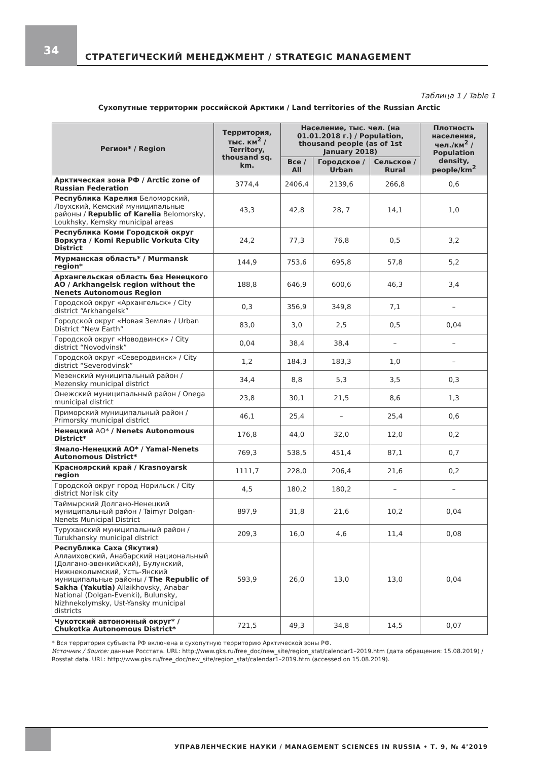34
СТРАТЕГИЧЕСКИЙ МЕНЕДЖМЕНТ / STRATEGIC MANAGEMENT
Таблица 1 / Table 1
Сухопутные территории российской Арктики / Land territories of the Russian Arctic
| Регион* / Region | Территория, тыс. км<sup>2</sup> / Territory, thousand sq. km. | Население, тыс. чел. (на 01.01.2018 г.) / Population, thousand people (as of 1st January 2018) | | | Плотность населения, чел./км<sup>2</sup> / Population density, people/km<sup>2</sup> |
| --- | --- | --- | --- | --- | --- |
| | | Все / All | Городское / Urban | Сельское / Rural | |
| Арктическая зона РФ / Arctic zone of Russian Federation | 3774,4 | 2406,4 | 2139,6 | 266,8 | 0,6 |
| Республика Карелия Беломорский, Лоухский, Кемский муниципальные районы / Republic of Karelia Belomorsky, Loukhsky, Kemsky municipal areas | 43,3 | 42,8 | 28, 7 | 14,1 | 1,0 |
| Республика Коми Городской округ Воркута / Komi Republic Vorkuta City District | 24,2 | 77,3 | 76,8 | 0,5 | 3,2 |
| Мурманская область* / Murmansk region* | 144,9 | 753,6 | 695,8 | 57,8 | 5,2 |
| Архангельская область без Ненецкого АО / Arkhangelsk region without the Nenets Autonomous Region | 188,8 | 646,9 | 600,6 | 46,3 | 3,4 |
| Городской округ «Архангельск» / City district “Arkhangelsk” | 0,3 | 356,9 | 349,8 | 7,1 | – |
| Городской округ «Новая Земля» / Urban District “New Earth” | 83,0 | 3,0 | 2,5 | 0,5 | 0,04 |
| Городской округ «Новодвинск» / City district “Novodvinsk” | 0,04 | 38,4 | 38,4 | – | – |
| Городской округ «Северодвинск» / City district “Severodvinsk” | 1,2 | 184,3 | 183,3 | 1,0 | – |
| Мезенский муниципальный район / Mezensky municipal district | 34,4 | 8,8 | 5,3 | 3,5 | 0,3 |
| Онежский муниципальный район / Onega municipal district | 23,8 | 30,1 | 21,5 | 8,6 | 1,3 |
| Приморский муниципальный район / Primorsky municipal district | 46,1 | 25,4 | – | 25,4 | 0,6 |
| Ненецкий АО* / Nenets Autonomous District* | 176,8 | 44,0 | 32,0 | 12,0 | 0,2 |
| Ямало-Ненецкий АО* / Yamal-Nenets Autonomous District* | 769,3 | 538,5 | 451,4 | 87,1 | 0,7 |
| Красноярский край / Krasnoyarsk region | 1111,7 | 228,0 | 206,4 | 21,6 | 0,2 |
| Городской округ город Норильск / City district Norilsk city | 4,5 | 180,2 | 180,2 | – | – |
| Таймырский Долгано-Ненецкий муниципальный район / Taimyr Dolgan-Nenets Municipal District | 897,9 | 31,8 | 21,6 | 10,2 | 0,04 |
| Туруханский муниципальный район / Turukhansky municipal district | 209,3 | 16,0 | 4,6 | 11,4 | 0,08 |
| Республика Саха (Якутия) Аллаиховский, Анабарский национальный (Долгано-эвенкийский), Булунский, Нижнеколымский, Усть-Янский муниципальные районы / The Republic of Sakha (Yakutia) Allaikhovsky, Anabar National (Dolgan-Evenki), Bulunsky, Nizhnekolymsky, Ust-Yansky municipal districts | 593,9 | 26,0 | 13,0 | 13,0 | 0,04 |
| Чукотский автономный округ* / Chukotka Autonomous District* | 721,5 | 49,3 | 34,8 | 14,5 | 0,07 |
* Вся территория субъекта РФ включена в сухопутную территорию Арктической зоны РФ.
Источник / Source: данные Росстата. URL: http://www.gks.ru/free_doc/new_site/region_stat/calendar1–2019.htm (дата обращения: 15.08.2019) / Rosstat data. URL: http://www.gks.ru/free_doc/new_site/region_stat/calendar1–2019.htm (accessed on 15.08.2019).
УПРАВЛЕНЧЕСКИЕ НАУКИ / MANAGEMENT SCIENCES IN RUSSIA • Т. 9, № 4’2019